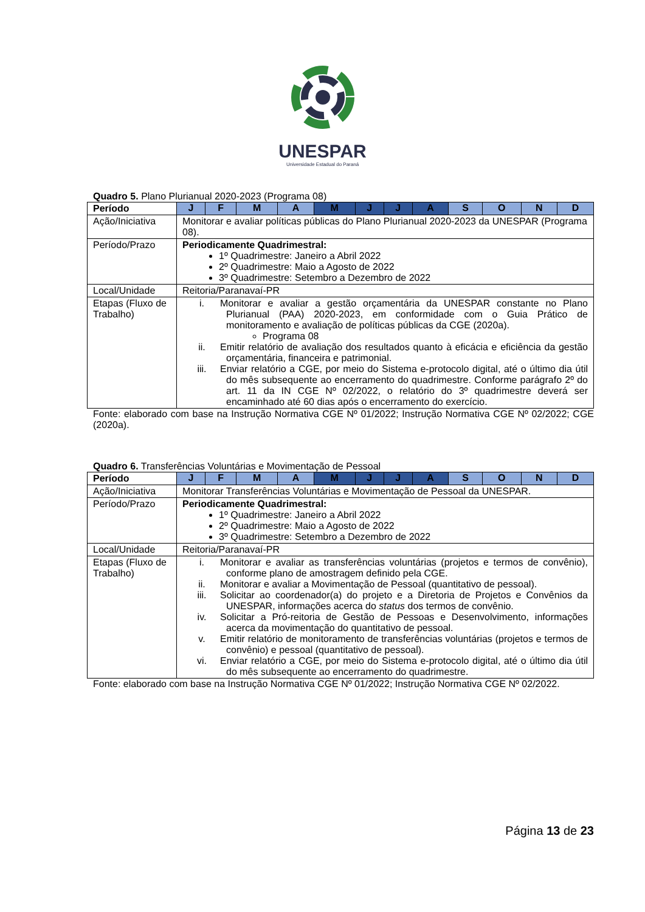UNESPAR
Universidade Estadual do Paraná
Quadro 5. Plano Plurianual 2020-2023 (Programa 08)
| Período | J | F | M | A | M | J | J | A | S | O | N | D |
| --- | --- | --- | --- | --- | --- | --- | --- | --- | --- | --- | --- | --- |
| Ação/Iniciativa | Monitorar e avaliar políticas públicas do Plano Plurianual 2020-2023 da UNESPAR (Programa 08). | | | | | | | | | | | |
| Período/Prazo | Periodicamente Quadrimestral: 1º Quadrimestre: Janeiro a Abril 2022 2º Quadrimestre: Maio a Agosto de 2022 3º Quadrimestre: Setembro a Dezembro de 2022 | | | | | | | | | | | |
| Local/Unidade | Reitoria/Paranavaí-PR | | | | | | | | | | | |
| Etapas (Fluxo de Trabalho) | i. Monitorar e avaliar a gestão orçamentária da UNESPAR constante no Plano Plurianual (PAA) 2020-2023, em conformidade com o Guia Prático de monitoramento e avaliação de políticas públicas da CGE (2020a). Programa 08 ii. Emitir relatório de avaliação dos resultados quanto à eficácia e eficiência da gestão orçamentária, financeira e patrimonial. iii. Enviar relatório a CGE, por meio do Sistema e-protocolo digital, até o último dia útil do mês subsequente ao encerramento do quadrimestre. Conforme parágrafo 2º do art. 11 da IN CGE Nº 02/2022, o relatório do 3º quadrimestre deverá ser encaminhado até 60 dias após o encerramento do exercício. | | | | | | | | | | | |
Fonte: elaborado com base na Instrução Normativa CGE Nº 01/2022; Instrução Normativa CGE Nº 02/2022; CGE (2020a).
Quadro 6. Transferências Voluntárias e Movimentação de Pessoal
| Período | J | F | M | A | M | J | J | A | S | O | N | D |
| --- | --- | --- | --- | --- | --- | --- | --- | --- | --- | --- | --- | --- |
| Ação/Iniciativa | Monitorar Transferências Voluntárias e Movimentação de Pessoal da UNESPAR. | | | | | | | | | | | |
| Período/Prazo | Periodicamente Quadrimestral: 1º Quadrimestre: Janeiro a Abril 2022 2º Quadrimestre: Maio a Agosto de 2022 3º Quadrimestre: Setembro a Dezembro de 2022 | | | | | | | | | | | |
| Local/Unidade | Reitoria/Paranavaí-PR | | | | | | | | | | | |
| Etapas (Fluxo de Trabalho) | i. Monitorar e avaliar as transferências voluntárias (projetos e termos de convênio), conforme plano de amostragem definido pela CGE. ii. Monitorar e avaliar a Movimentação de Pessoal (quantitativo de pessoal). iii. Solicitar ao coordenador(a) do projeto e a Diretoria de Projetos e Convênios da UNESPAR, informações acerca do status dos termos de convênio. iv. Solicitar a Pró-reitoria de Gestão de Pessoas e Desenvolvimento, informações acerca da movimentação do quantitativo de pessoal. v. Emitir relatório de monitoramento de transferências voluntárias (projetos e termos de convênio) e pessoal (quantitativo de pessoal). vi. Enviar relatório a CGE, por meio do Sistema e-protocolo digital, até o último dia útil do mês subsequente ao encerramento do quadrimestre. | | | | | | | | | | | |
Fonte: elaborado com base na Instrução Normativa CGE Nº 01/2022; Instrução Normativa CGE Nº 02/2022.
Página 13 de 23